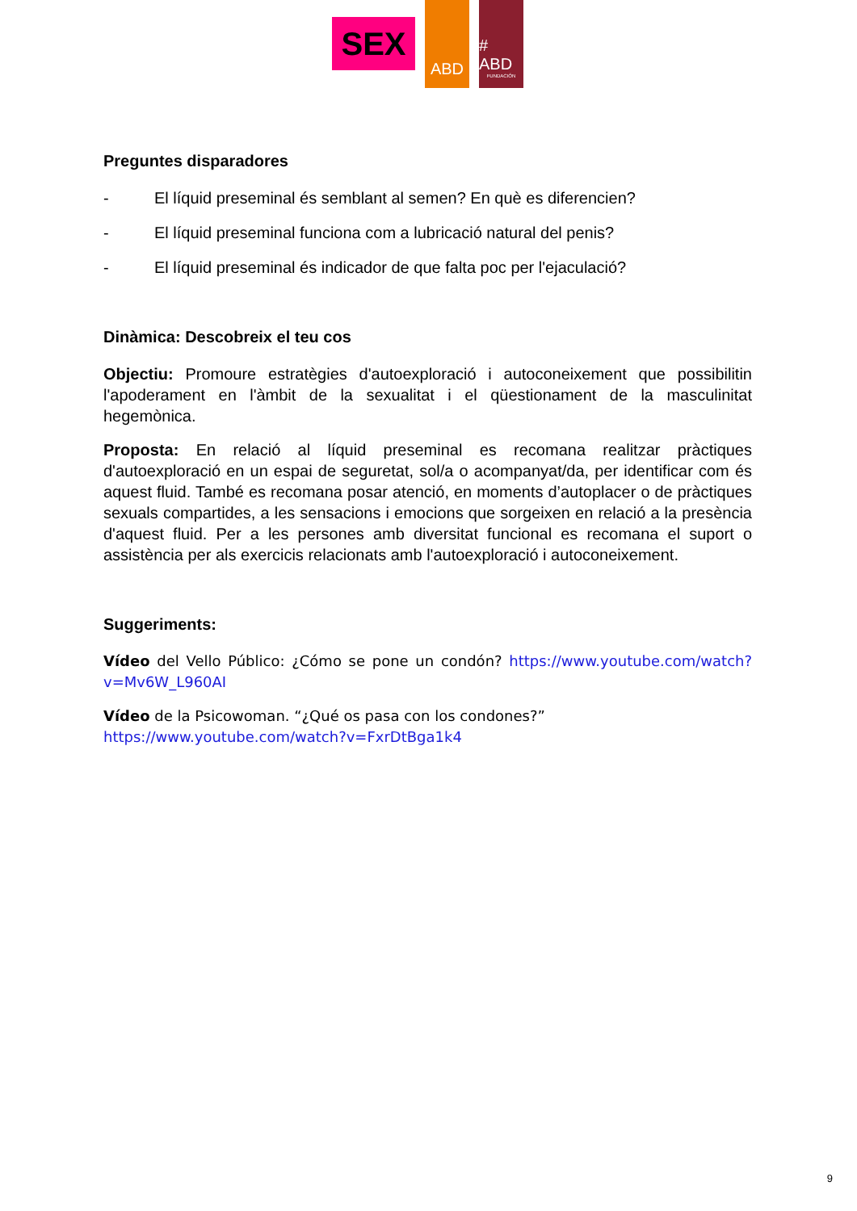SEX
ABD # ABD
FUNDACIÓN
Preguntes disparadores
- El líquid preseminal és semblant al semen? En què es diferencien?
- El líquid preseminal funciona com a lubricació natural del penis?
- El líquid preseminal és indicador de que falta poc per l'ejaculació?
Dinàmica: Descobreix el teu cos
Objectiu: Promoure estratègies d'autoexploració i autoconeixement que possibilitin l'apoderament en l'àmbit de la sexualitat i el qüestionament de la masculinitat hegemònica.
Proposta: En relació al líquid preseminal es recomana realitzar pràctiques d'autoexploració en un espai de seguretat, sol/a o acompanyat/da, per identificar com és aquest fluid. També es recomana posar atenció, en moments d’autoplacer o de pràctiques sexuals compartides, a les sensacions i emocions que sorgeixen en relació a la presència d'aquest fluid. Per a les persones amb diversitat funcional es recomana el suport o assistència per als exercicis relacionats amb l'autoexploració i autoconeixement.
Suggeriments:
Vídeo del Vello Público: ¿Cómo se pone un condón? https://www.youtube.com/watch?v=Mv6W_L960AI
Vídeo de la Psicowoman. “¿Qué os pasa con los condones?”
https://www.youtube.com/watch?v=FxrDtBga1k4
9